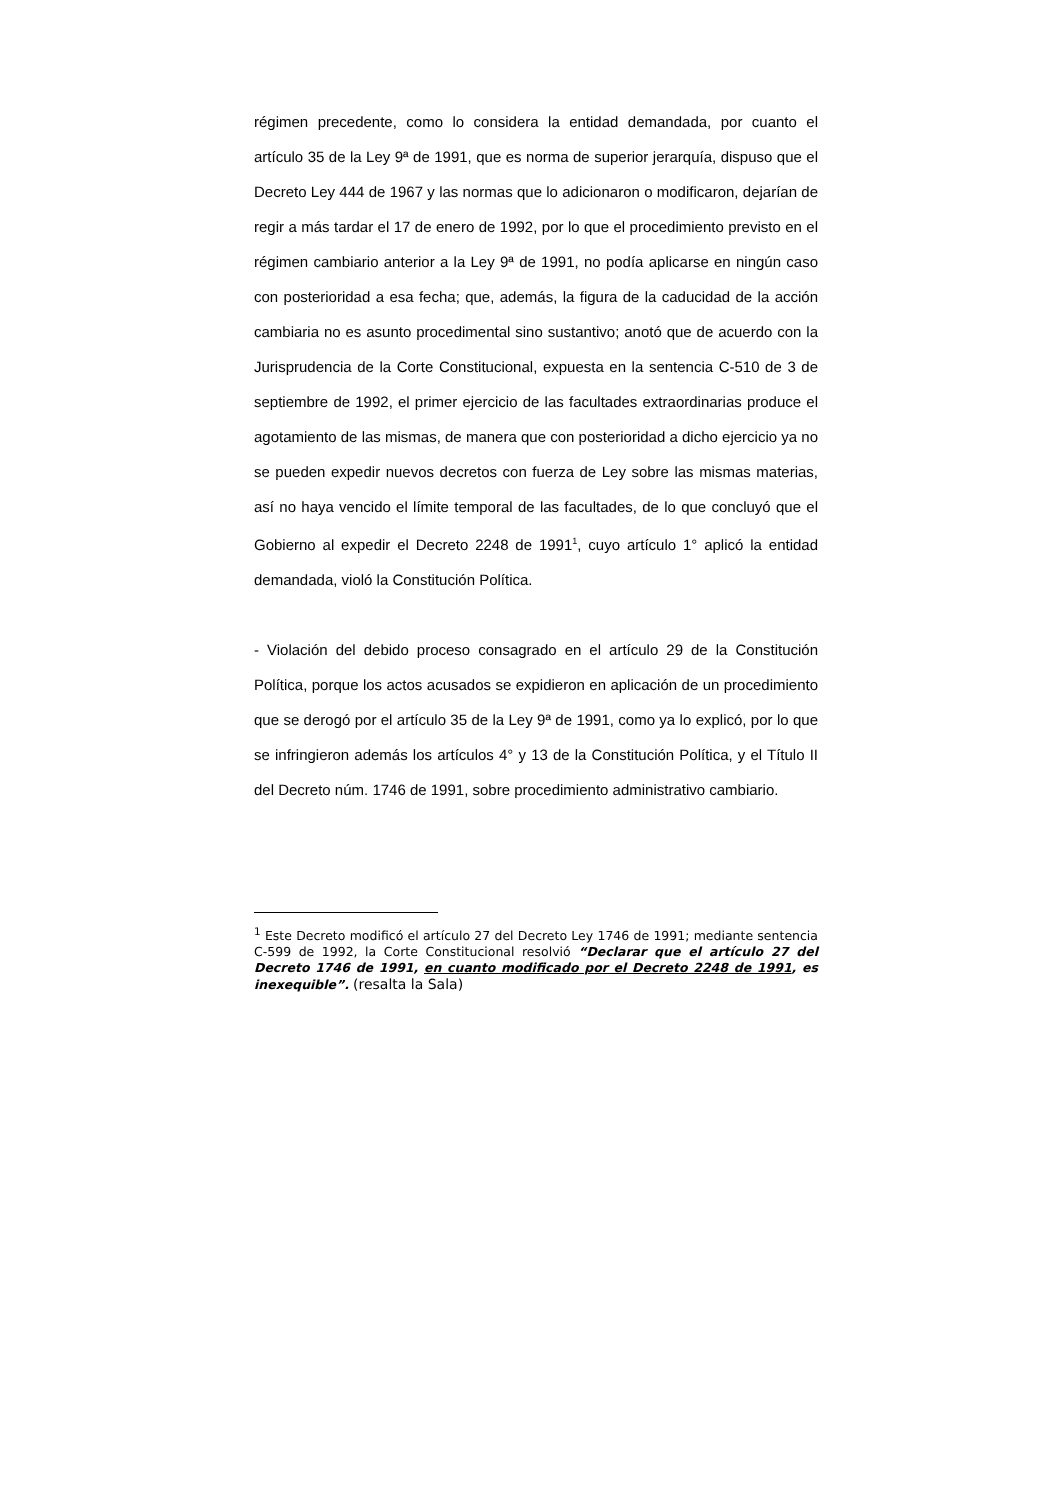régimen precedente, como lo considera la entidad demandada, por cuanto el artículo 35 de la Ley 9ª de 1991, que es norma de superior jerarquía, dispuso que el Decreto Ley 444 de 1967 y las normas que lo adicionaron o modificaron, dejarían de regir a más tardar el 17 de enero de 1992, por lo que el procedimiento previsto en el régimen cambiario anterior a la Ley 9ª de 1991, no podía aplicarse en ningún caso con posterioridad a esa fecha; que, además, la figura de la caducidad de la acción cambiaria no es asunto procedimental sino sustantivo; anotó que de acuerdo con la Jurisprudencia de la Corte Constitucional, expuesta en la sentencia C-510 de 3 de septiembre de 1992, el primer ejercicio de las facultades extraordinarias produce el agotamiento de las mismas, de manera que con posterioridad a dicho ejercicio ya no se pueden expedir nuevos decretos con fuerza de Ley sobre las mismas materias, así no haya vencido el límite temporal de las facultades, de lo que concluyó que el Gobierno al expedir el Decreto 2248 de 1991<sup>1</sup>, cuyo artículo 1° aplicó la entidad demandada, violó la Constitución Política.
- Violación del debido proceso consagrado en el artículo 29 de la Constitución Política, porque los actos acusados se expidieron en aplicación de un procedimiento que se derogó por el artículo 35 de la Ley 9ª de 1991, como ya lo explicó, por lo que se infringieron además los artículos 4° y 13 de la Constitución Política, y el Título II del Decreto núm. 1746 de 1991, sobre procedimiento administrativo cambiario.
<sup>1</sup> Este Decreto modificó el artículo 27 del Decreto Ley 1746 de 1991; mediante sentencia C-599 de 1992, la Corte Constitucional resolvió “Declarar que el artículo 27 del Decreto 1746 de 1991, en cuanto modificado por el Decreto 2248 de 1991, es inexequible”. (resalta la Sala)